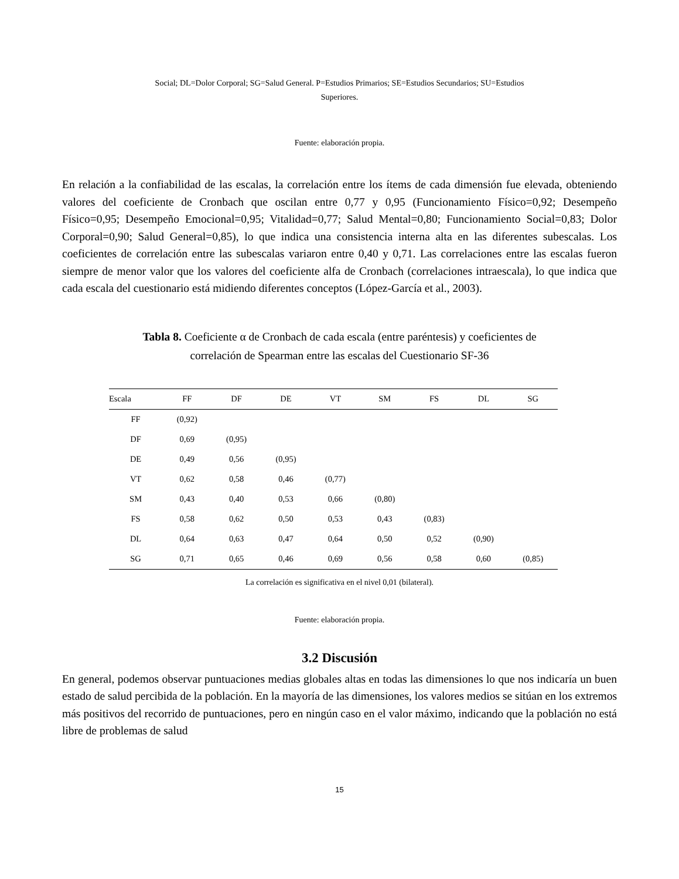Social; DL=Dolor Corporal; SG=Salud General. P=Estudios Primarios; SE=Estudios Secundarios; SU=Estudios
Superiores.
Fuente: elaboración propia.
En relación a la confiabilidad de las escalas, la correlación entre los ítems de cada dimensión fue elevada, obteniendo valores del coeficiente de Cronbach que oscilan entre 0,77 y 0,95 (Funcionamiento Físico=0,92; Desempeño Físico=0,95; Desempeño Emocional=0,95; Vitalidad=0,77; Salud Mental=0,80; Funcionamiento Social=0,83; Dolor Corporal=0,90; Salud General=0,85), lo que indica una consistencia interna alta en las diferentes subescalas. Los coeficientes de correlación entre las subescalas variaron entre 0,40 y 0,71. Las correlaciones entre las escalas fueron siempre de menor valor que los valores del coeficiente alfa de Cronbach (correlaciones intraescala), lo que indica que cada escala del cuestionario está midiendo diferentes conceptos (López-García et al., 2003).
Tabla 8. Coeficiente α de Cronbach de cada escala (entre paréntesis) y coeficientes de
correlación de Spearman entre las escalas del Cuestionario SF-36
| Escala | FF | DF | DE | VT | SM | FS | DL | SG |
| --- | --- | --- | --- | --- | --- | --- | --- | --- |
| FF | (0,92) | | | | | | | |
| DF | 0,69 | (0,95) | | | | | | |
| DE | 0,49 | 0,56 | (0,95) | | | | | |
| VT | 0,62 | 0,58 | 0,46 | (0,77) | | | | |
| SM | 0,43 | 0,40 | 0,53 | 0,66 | (0,80) | | | |
| FS | 0,58 | 0,62 | 0,50 | 0,53 | 0,43 | (0,83) | | |
| DL | 0,64 | 0,63 | 0,47 | 0,64 | 0,50 | 0,52 | (0,90) | |
| SG | 0,71 | 0,65 | 0,46 | 0,69 | 0,56 | 0,58 | 0,60 | (0,85) |
La correlación es significativa en el nivel 0,01 (bilateral).
Fuente: elaboración propia.
3.2 Discusión
En general, podemos observar puntuaciones medias globales altas en todas las dimensiones lo que nos indicaría un buen estado de salud percibida de la población. En la mayoría de las dimensiones, los valores medios se sitúan en los extremos más positivos del recorrido de puntuaciones, pero en ningún caso en el valor máximo, indicando que la población no está libre de problemas de salud
15